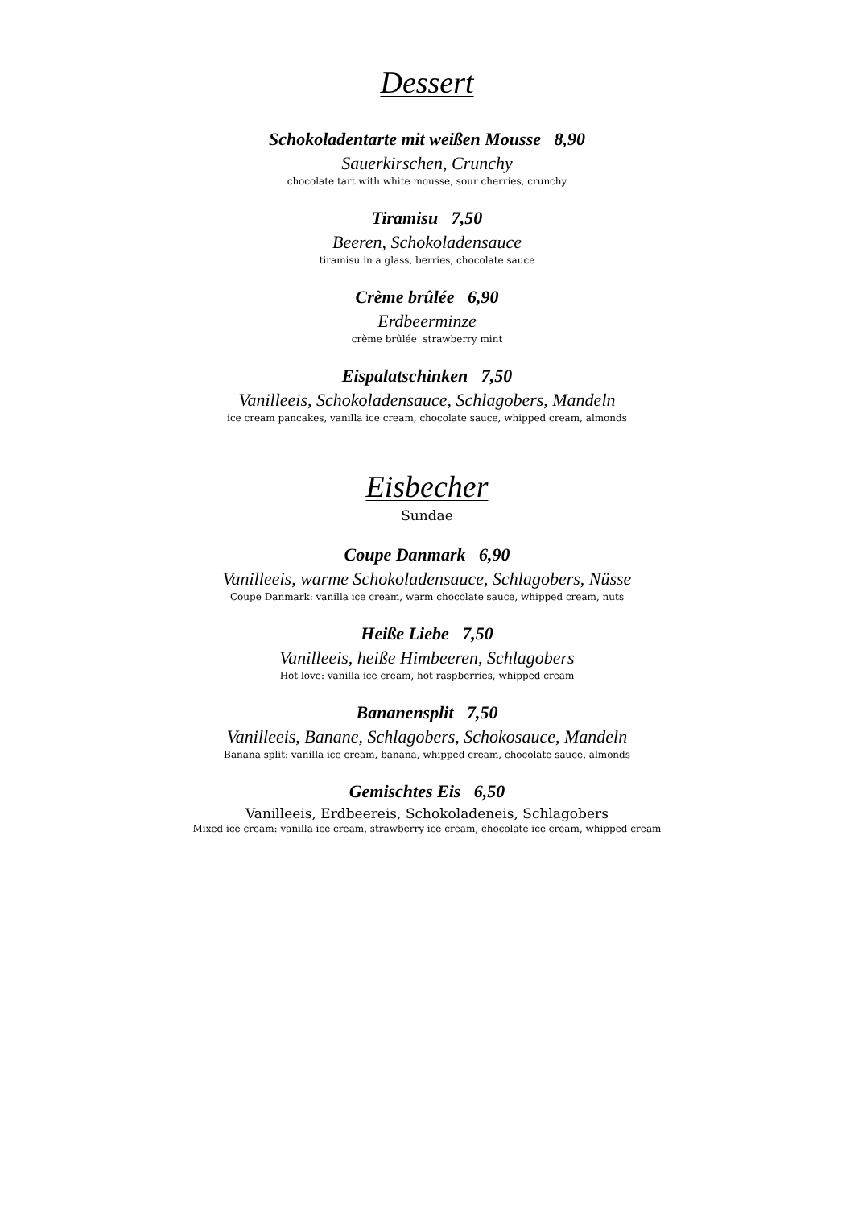Dessert
Schokoladentarte mit weißen Mousse 8,90
Sauerkirschen, Crunchy
chocolate tart with white mousse, sour cherries, crunchy
Tiramisu 7,50
Beeren, Schokoladensauce
tiramisu in a glass, berries, chocolate sauce
Crème brûlée 6,90
Erdbeerminze
crème brûlée strawberry mint
Eispalatschinken 7,50
Vanilleeis, Schokoladensauce, Schlagobers, Mandeln
ice cream pancakes, vanilla ice cream, chocolate sauce, whipped cream, almonds
Eisbecher
Sundae
Coupe Danmark 6,90
Vanilleeis, warme Schokoladensauce, Schlagobers, Nüsse
Coupe Danmark: vanilla ice cream, warm chocolate sauce, whipped cream, nuts
Heiße Liebe 7,50
Vanilleeis, heiße Himbeeren, Schlagobers
Hot love: vanilla ice cream, hot raspberries, whipped cream
Bananensplit 7,50
Vanilleeis, Banane, Schlagobers, Schokosauce, Mandeln
Banana split: vanilla ice cream, banana, whipped cream, chocolate sauce, almonds
Gemischtes Eis 6,50
Vanilleeis, Erdbeereis, Schokoladeneis, Schlagobers
Mixed ice cream: vanilla ice cream, strawberry ice cream, chocolate ice cream, whipped cream